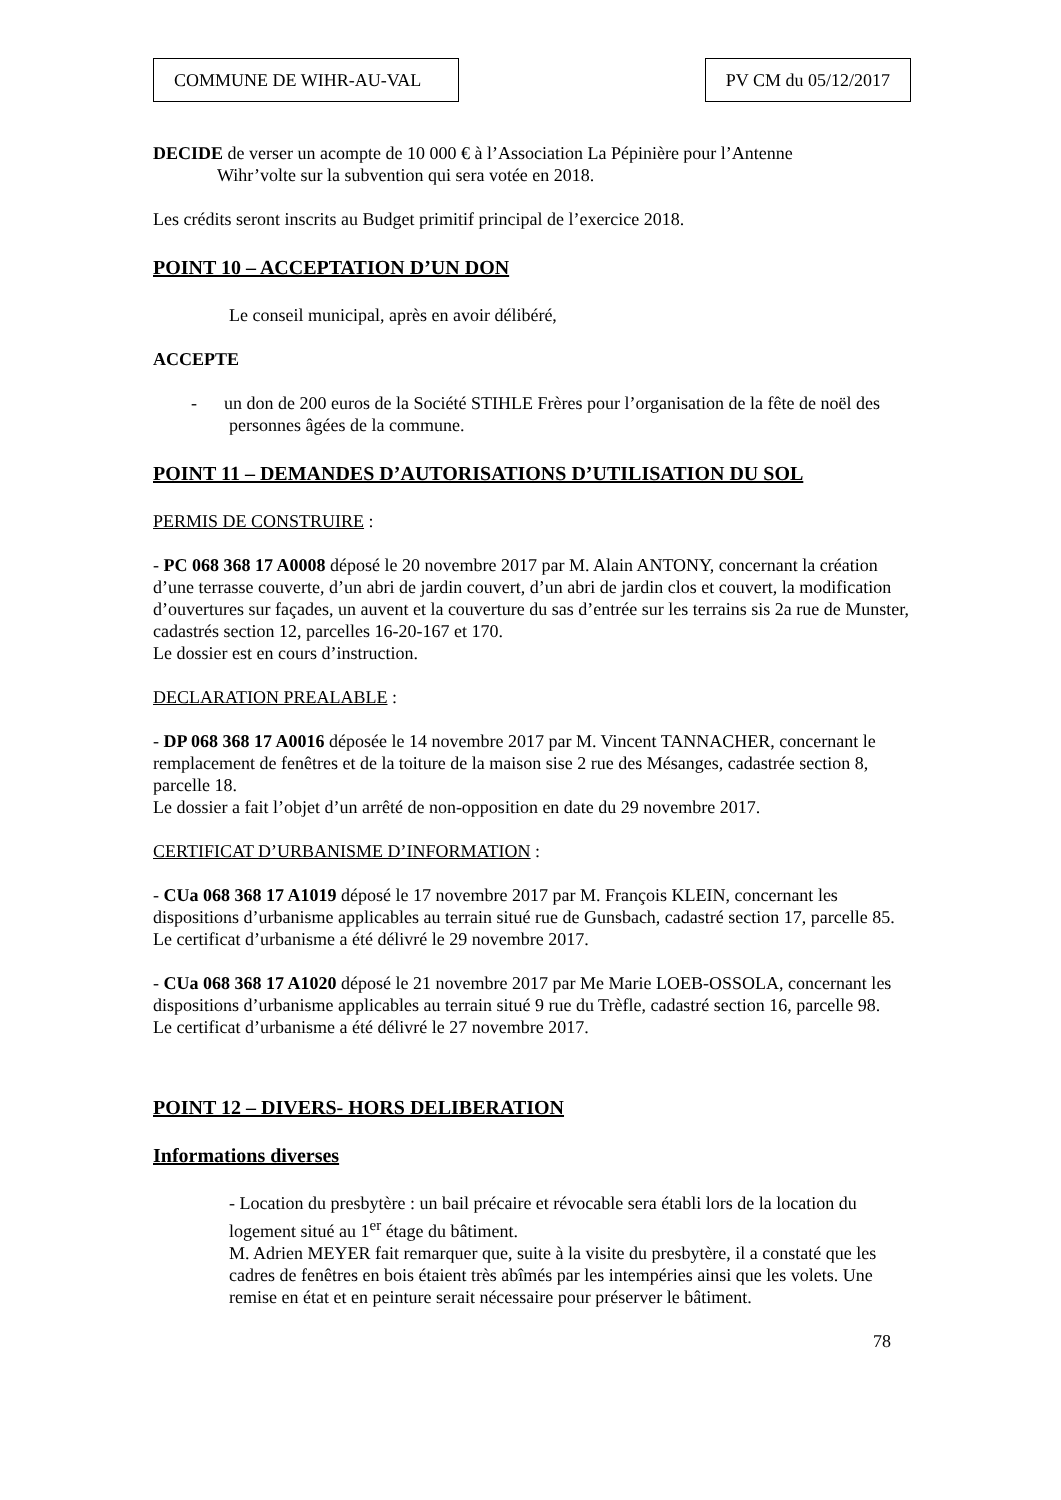COMMUNE DE WIHR-AU-VAL PV CM du 05/12/2017
DECIDE de verser un acompte de 10 000 € à l’Association La Pépinière pour l’Antenne
Wihr’volte sur la subvention qui sera votée en 2018.
Les crédits seront inscrits au Budget primitif principal de l’exercice 2018.
POINT 10 – ACCEPTATION D’UN DON
Le conseil municipal, après en avoir délibéré,
ACCEPTE
- un don de 200 euros de la Société STIHLE Frères pour l’organisation de la fête de noël des personnes âgées de la commune.
POINT 11 – DEMANDES D’AUTORISATIONS D’UTILISATION DU SOL
PERMIS DE CONSTRUIRE :
- PC 068 368 17 A0008 déposé le 20 novembre 2017 par M. Alain ANTONY, concernant la création d’une terrasse couverte, d’un abri de jardin couvert, d’un abri de jardin clos et couvert, la modification d’ouvertures sur façades, un auvent et la couverture du sas d’entrée sur les terrains sis 2a rue de Munster, cadastrés section 12, parcelles 16-20-167 et 170.
Le dossier est en cours d’instruction.
DECLARATION PREALABLE :
- DP 068 368 17 A0016 déposée le 14 novembre 2017 par M. Vincent TANNACHER, concernant le remplacement de fenêtres et de la toiture de la maison sise 2 rue des Mésanges, cadastrée section 8, parcelle 18.
Le dossier a fait l’objet d’un arrêté de non-opposition en date du 29 novembre 2017.
CERTIFICAT D’URBANISME D’INFORMATION :
- CUa 068 368 17 A1019 déposé le 17 novembre 2017 par M. François KLEIN, concernant les dispositions d’urbanisme applicables au terrain situé rue de Gunsbach, cadastré section 17, parcelle 85.
Le certificat d’urbanisme a été délivré le 29 novembre 2017.
- CUa 068 368 17 A1020 déposé le 21 novembre 2017 par Me Marie LOEB-OSSOLA, concernant les dispositions d’urbanisme applicables au terrain situé 9 rue du Trèfle, cadastré section 16, parcelle 98.
Le certificat d’urbanisme a été délivré le 27 novembre 2017.
POINT 12 – DIVERS- HORS DELIBERATION
Informations diverses
- Location du presbytère : un bail précaire et révocable sera établi lors de la location du logement situé au 1<sup>er</sup> étage du bâtiment.
M. Adrien MEYER fait remarquer que, suite à la visite du presbytère, il a constaté que les cadres de fenêtres en bois étaient très abîmés par les intempéries ainsi que les volets. Une remise en état et en peinture serait nécessaire pour préserver le bâtiment.
78